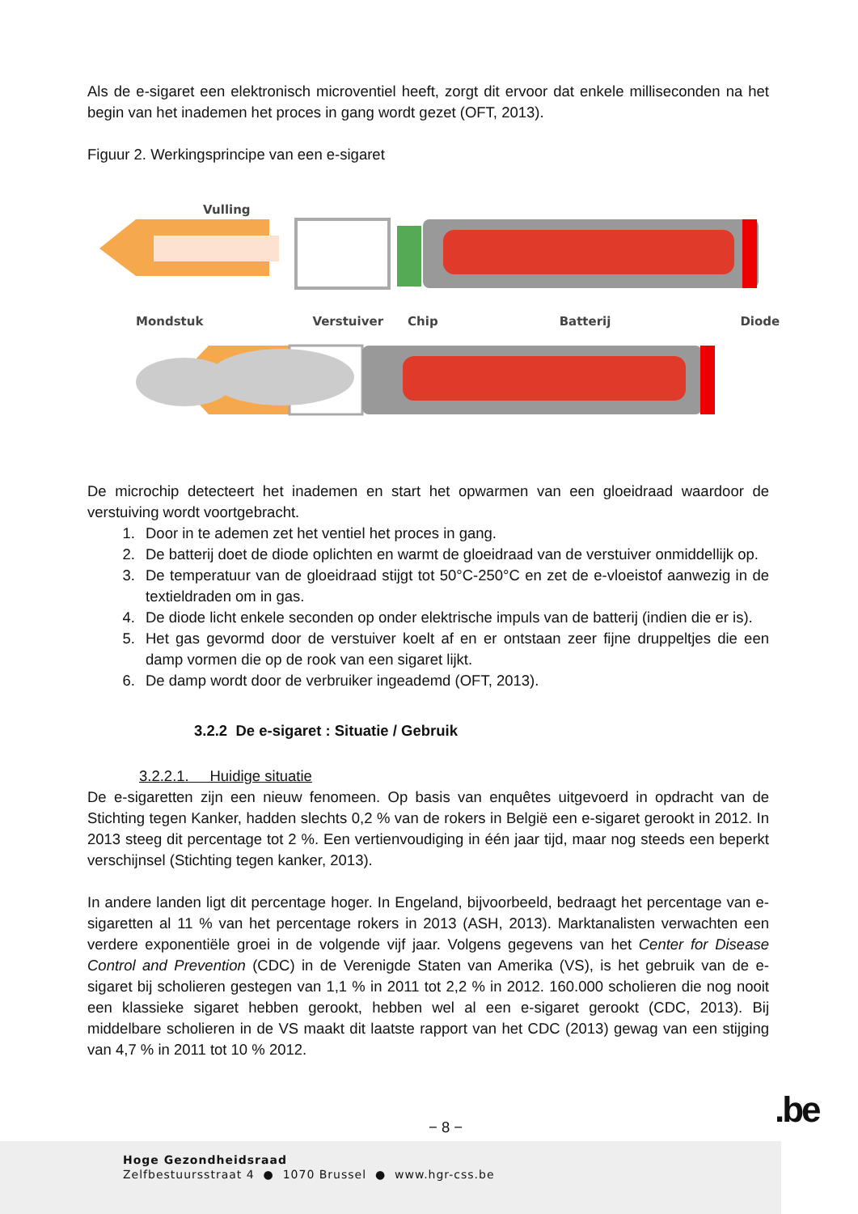Als de e-sigaret een elektronisch microventiel heeft, zorgt dit ervoor dat enkele milliseconden na het begin van het inademen het proces in gang wordt gezet (OFT, 2013).
Figuur 2. Werkingsprincipe van een e-sigaret
Vulling
Mondstuk Verstuiver Chip Batterij Diode
De microchip detecteert het inademen en start het opwarmen van een gloeidraad waardoor de verstuiving wordt voortgebracht.
1. Door in te ademen zet het ventiel het proces in gang.
2. De batterij doet de diode oplichten en warmt de gloeidraad van de verstuiver onmiddellijk op.
3. De temperatuur van de gloeidraad stijgt tot 50°C-250°C en zet de e-vloeistof aanwezig in de textieldraden om in gas.
4. De diode licht enkele seconden op onder elektrische impuls van de batterij (indien die er is).
5. Het gas gevormd door de verstuiver koelt af en er ontstaan zeer fijne druppeltjes die een damp vormen die op de rook van een sigaret lijkt.
6. De damp wordt door de verbruiker ingeademd (OFT, 2013).
3.2.2 De e-sigaret : Situatie / Gebruik
3.2.2.1. Huidige situatie
De e-sigaretten zijn een nieuw fenomeen. Op basis van enquêtes uitgevoerd in opdracht van de Stichting tegen Kanker, hadden slechts 0,2 % van de rokers in België een e-sigaret gerookt in 2012. In 2013 steeg dit percentage tot 2 %. Een vertienvoudiging in één jaar tijd, maar nog steeds een beperkt verschijnsel (Stichting tegen kanker, 2013).
In andere landen ligt dit percentage hoger. In Engeland, bijvoorbeeld, bedraagt het percentage van e-sigaretten al 11 % van het percentage rokers in 2013 (ASH, 2013). Marktanalisten verwachten een verdere exponentiële groei in de volgende vijf jaar. Volgens gegevens van het Center for Disease Control and Prevention (CDC) in de Verenigde Staten van Amerika (VS), is het gebruik van de e-sigaret bij scholieren gestegen van 1,1 % in 2011 tot 2,2 % in 2012. 160.000 scholieren die nog nooit een klassieke sigaret hebben gerookt, hebben wel al een e-sigaret gerookt (CDC, 2013). Bij middelbare scholieren in de VS maakt dit laatste rapport van het CDC (2013) gewag van een stijging van 4,7 % in 2011 tot 10 % 2012.
− 8 − .be
Hoge Gezondheidsraad
Zelfbestuursstraat 4 ● 1070 Brussel ● www.hgr-css.be